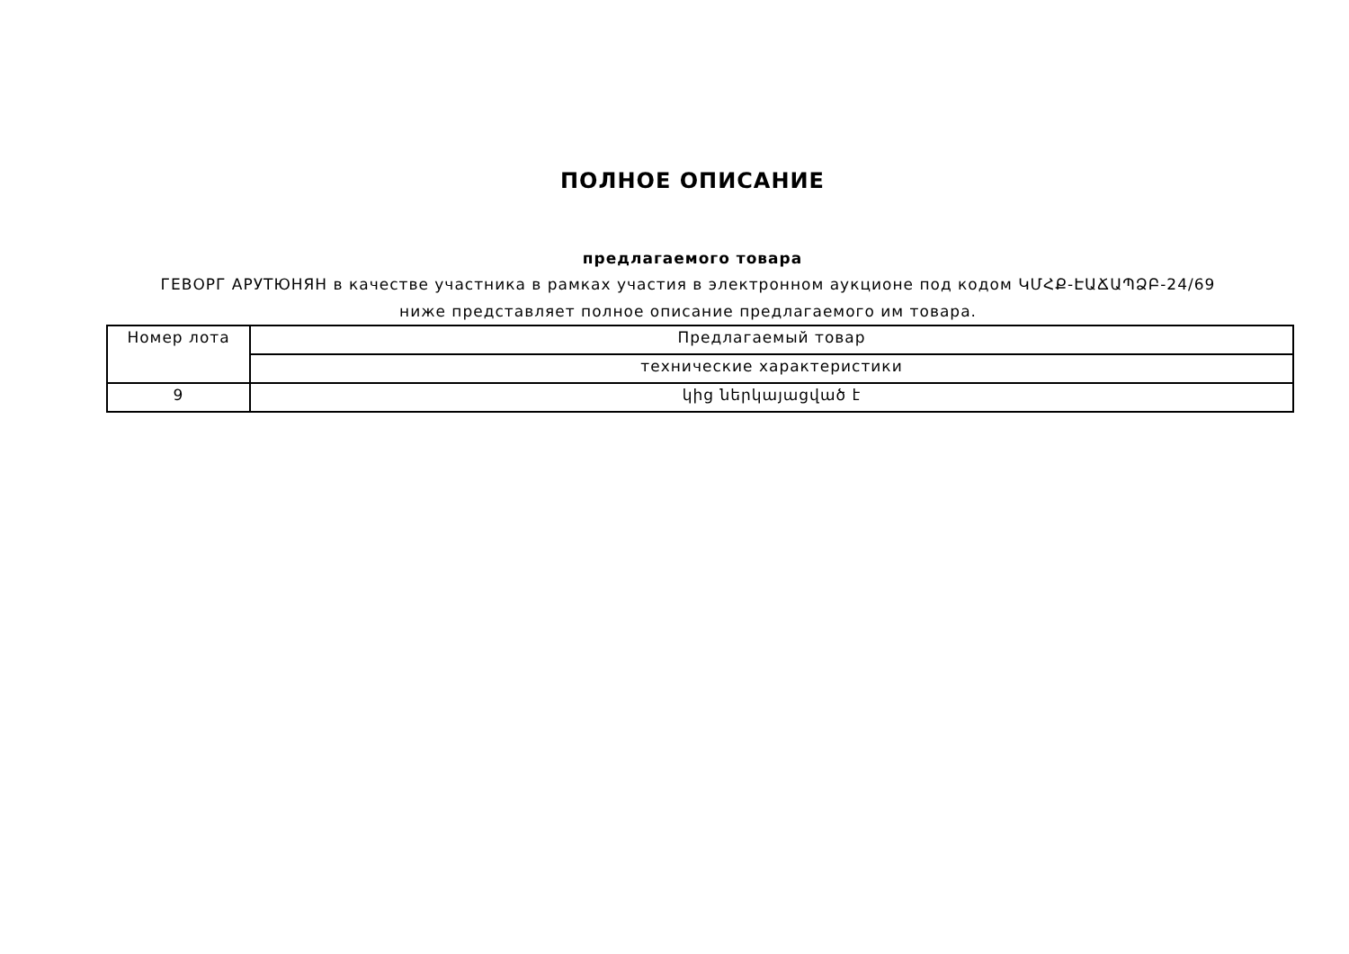ПОЛНОЕ ОПИСАНИЕ
предлагаемого товара
ГЕВОРГ АРУТЮНЯН в качестве участника в рамках участия в электронном аукционе под кодом ԿՄՀՔ-ԷԱՃԱՊՁԲ-24/69 ниже представляет полное описание предлагаемого им товара.
| Номер лота | Предлагаемый товар |
| | технические характеристики |
| 9 | կից ներկայացված է |